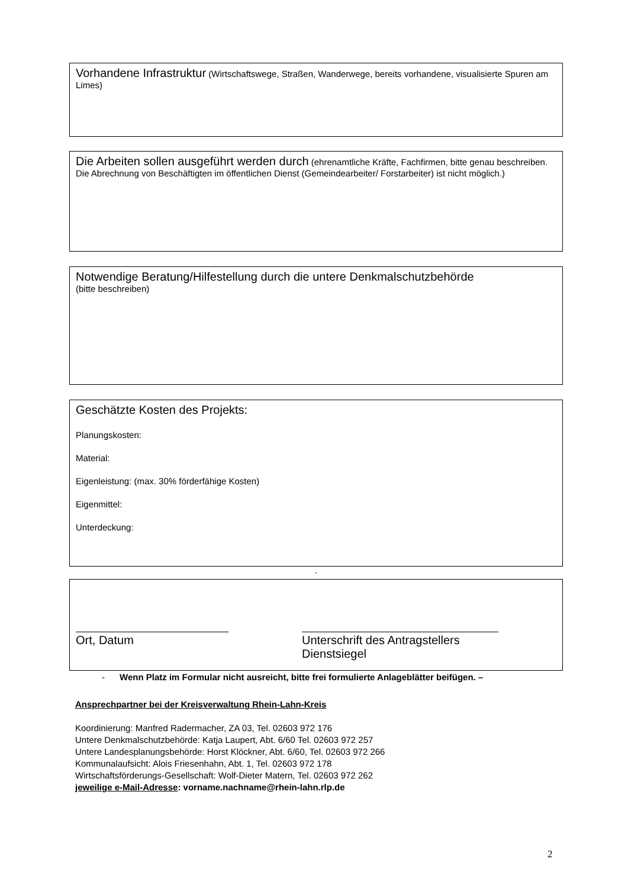Vorhandene Infrastruktur (Wirtschaftswege, Straßen, Wanderwege, bereits vorhandene, visualisierte Spuren am Limes)
Die Arbeiten sollen ausgeführt werden durch (ehrenamtliche Kräfte, Fachfirmen, bitte genau beschreiben. Die Abrechnung von Beschäftigten im öffentlichen Dienst (Gemeindearbeiter/ Forstarbeiter) ist nicht möglich.)
Notwendige Beratung/Hilfestellung durch die untere Denkmalschutzbehörde
(bitte beschreiben)
Geschätzte Kosten des Projekts:
Planungskosten:
Material:
Eigenleistung: (max. 30% förderfähige Kosten)
Eigenmittel:
Unterdeckung:
-
Ort, Datum Unterschrift des Antragstellers
Dienstsiegel
- Wenn Platz im Formular nicht ausreicht, bitte frei formulierte Anlageblätter beifügen. –
Ansprechpartner bei der Kreisverwaltung Rhein-Lahn-Kreis
Koordinierung: Manfred Radermacher, ZA 03, Tel. 02603 972 176
Untere Denkmalschutzbehörde: Katja Laupert, Abt. 6/60 Tel. 02603 972 257
Untere Landesplanungsbehörde: Horst Klöckner, Abt. 6/60, Tel. 02603 972 266
Kommunalaufsicht: Alois Friesenhahn, Abt. 1, Tel. 02603 972 178
Wirtschaftsförderungs-Gesellschaft: Wolf-Dieter Matern, Tel. 02603 972 262
jeweilige e-Mail-Adresse: vorname.nachname@rhein-lahn.rlp.de
2